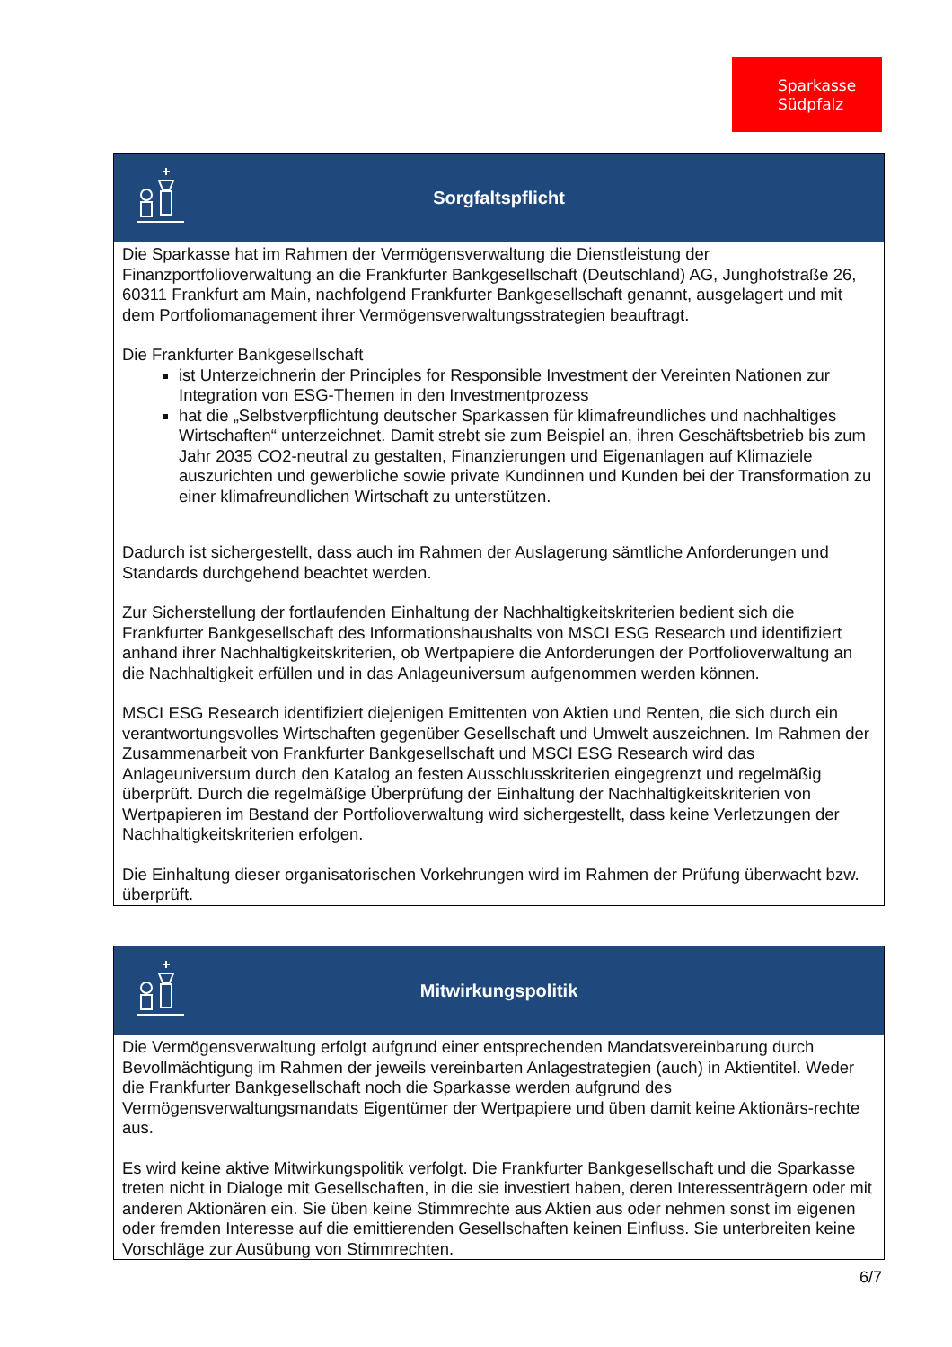Sparkasse
Südpfalz
Sorgfaltspflicht
Die Sparkasse hat im Rahmen der Vermögensverwaltung die Dienstleistung der Finanzportfolioverwaltung an die Frankfurter Bankgesellschaft (Deutschland) AG, Junghofstraße 26, 60311 Frankfurt am Main, nachfolgend Frankfurter Bankgesellschaft genannt, ausgelagert und mit dem Portfoliomanagement ihrer Vermögensverwaltungsstrategien beauftragt.
Die Frankfurter Bankgesellschaft
ist Unterzeichnerin der Principles for Responsible Investment der Vereinten Nationen zur Integration von ESG-Themen in den Investmentprozess
hat die „Selbstverpflichtung deutscher Sparkassen für klimafreundliches und nachhaltiges Wirtschaften“ unterzeichnet. Damit strebt sie zum Beispiel an, ihren Geschäftsbetrieb bis zum Jahr 2035 CO2-neutral zu gestalten, Finanzierungen und Eigenanlagen auf Klimaziele auszurichten und gewerbliche sowie private Kundinnen und Kunden bei der Transformation zu einer klimafreundlichen Wirtschaft zu unterstützen.
Dadurch ist sichergestellt, dass auch im Rahmen der Auslagerung sämtliche Anforderungen und Standards durchgehend beachtet werden.
Zur Sicherstellung der fortlaufenden Einhaltung der Nachhaltigkeitskriterien bedient sich die Frankfurter Bankgesellschaft des Informationshaushalts von MSCI ESG Research und identifiziert anhand ihrer Nachhaltigkeitskriterien, ob Wertpapiere die Anforderungen der Portfolioverwaltung an die Nachhaltigkeit erfüllen und in das Anlageuniversum aufgenommen werden können.
MSCI ESG Research identifiziert diejenigen Emittenten von Aktien und Renten, die sich durch ein verantwortungsvolles Wirtschaften gegenüber Gesellschaft und Umwelt auszeichnen. Im Rahmen der Zusammenarbeit von Frankfurter Bankgesellschaft und MSCI ESG Research wird das Anlageuniversum durch den Katalog an festen Ausschlusskriterien eingegrenzt und regelmäßig überprüft. Durch die regelmäßige Überprüfung der Einhaltung der Nachhaltigkeitskriterien von Wertpapieren im Bestand der Portfolioverwaltung wird sichergestellt, dass keine Verletzungen der Nachhaltigkeitskriterien erfolgen.
Die Einhaltung dieser organisatorischen Vorkehrungen wird im Rahmen der Prüfung überwacht bzw. überprüft.
Mitwirkungspolitik
Die Vermögensverwaltung erfolgt aufgrund einer entsprechenden Mandatsvereinbarung durch Bevollmächtigung im Rahmen der jeweils vereinbarten Anlagestrategien (auch) in Aktientitel. Weder die Frankfurter Bankgesellschaft noch die Sparkasse werden aufgrund des Vermögensverwaltungsmandats Eigentümer der Wertpapiere und üben damit keine Aktionärs-rechte aus.
Es wird keine aktive Mitwirkungspolitik verfolgt. Die Frankfurter Bankgesellschaft und die Sparkasse treten nicht in Dialoge mit Gesellschaften, in die sie investiert haben, deren Interessenträgern oder mit anderen Aktionären ein. Sie üben keine Stimmrechte aus Aktien aus oder nehmen sonst im eigenen oder fremden Interesse auf die emittierenden Gesellschaften keinen Einfluss. Sie unterbreiten keine Vorschläge zur Ausübung von Stimmrechten.
6/7